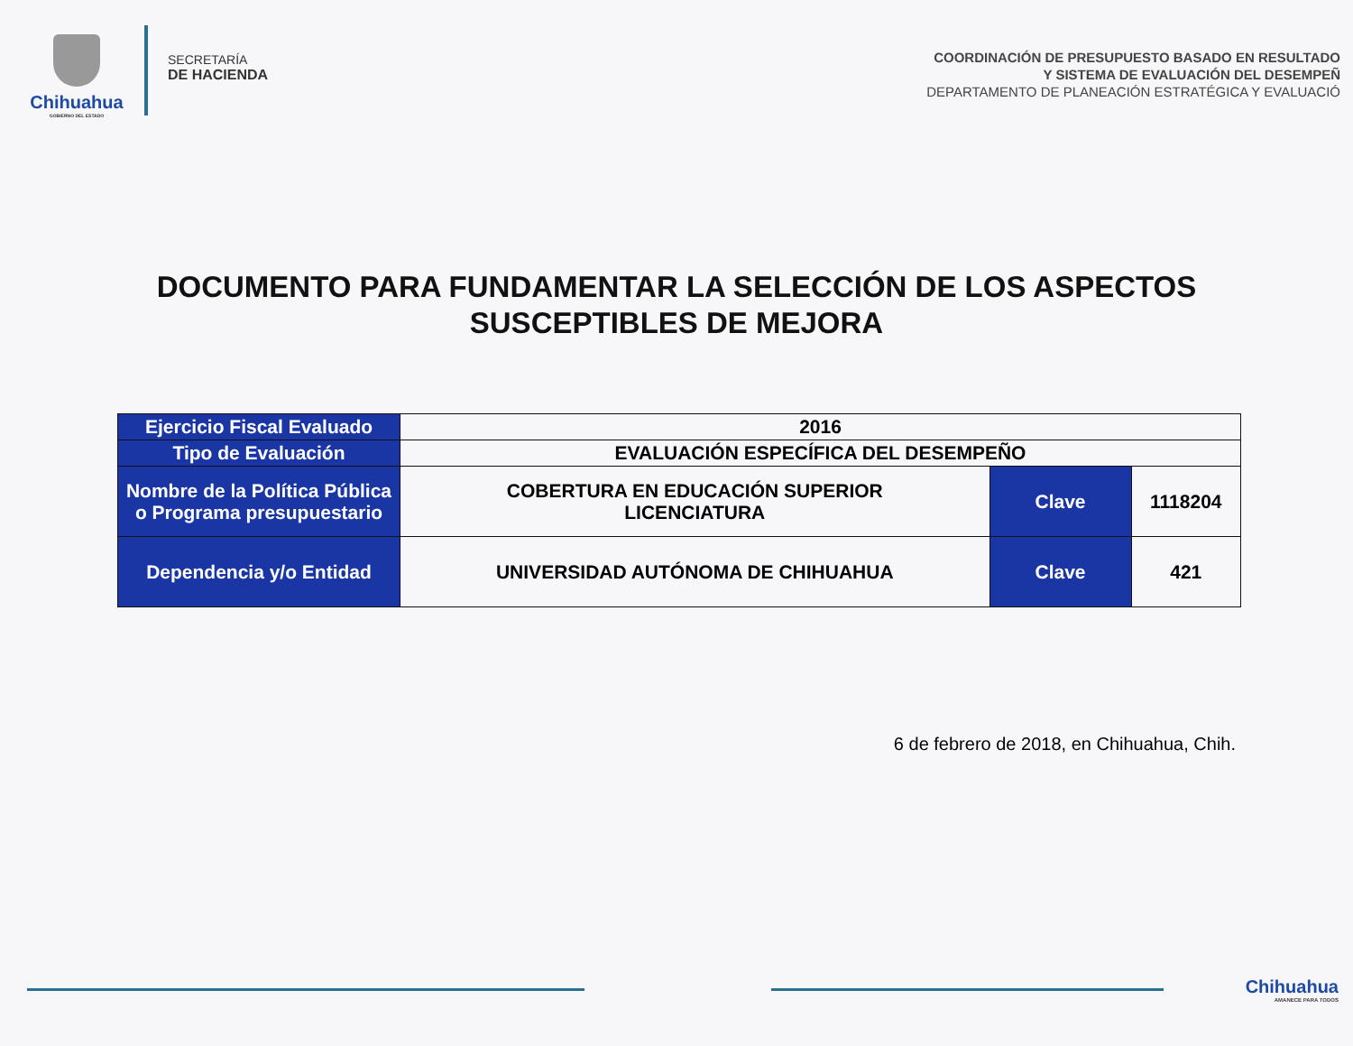Chihuahua
GOBIERNO DEL ESTADO
SECRETARÍA
DE HACIENDA
COORDINACIÓN DE PRESUPUESTO BASADO EN RESULTADO
Y SISTEMA DE EVALUACIÓN DEL DESEMPEÑ
DEPARTAMENTO DE PLANEACIÓN ESTRATÉGICA Y EVALUACIÓ
DOCUMENTO PARA FUNDAMENTAR LA SELECCIÓN DE LOS ASPECTOS
SUSCEPTIBLES DE MEJORA
| Ejercicio Fiscal Evaluado | 2016 | | |
| Tipo de Evaluación | EVALUACIÓN ESPECÍFICA DEL DESEMPEÑO | | |
| Nombre de la Política Pública o Programa presupuestario | COBERTURA EN EDUCACIÓN SUPERIOR LICENCIATURA | Clave | 1118204 |
| Dependencia y/o Entidad | UNIVERSIDAD AUTÓNOMA DE CHIHUAHUA | Clave | 421 |
6 de febrero de 2018, en Chihuahua, Chih.
Chihuahua
AMANECE PARA TODOS